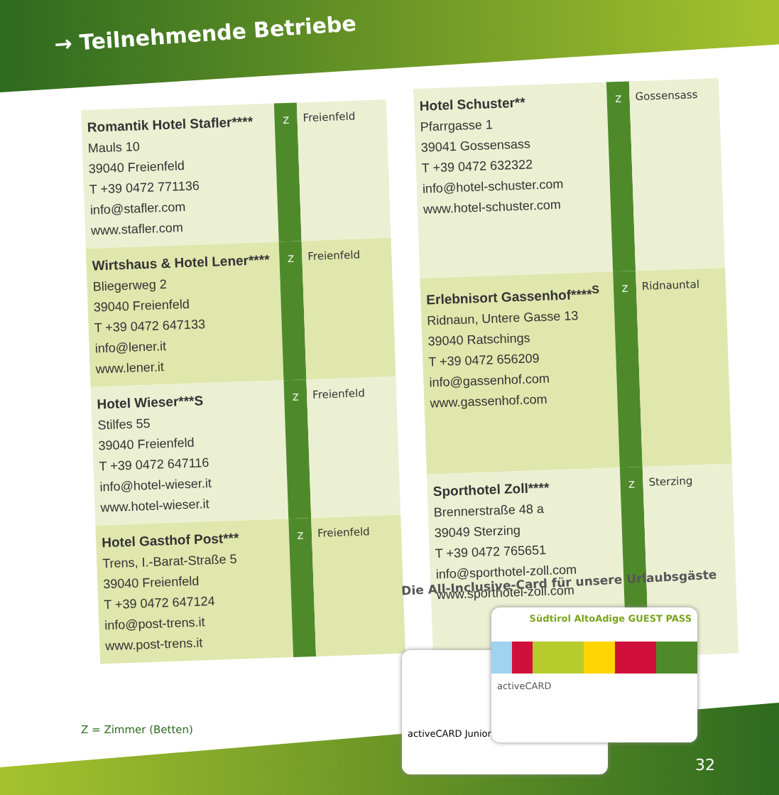→ Teilnehmende Betriebe
| Romantik Hotel Stafler**** Mauls 10 39040 Freienfeld T +39 0472 771136 info@stafler.com www.stafler.com | Z | Freienfeld |
| Wirtshaus & Hotel Lener**** Bliegerweg 2 39040 Freienfeld T +39 0472 647133 info@lener.it www.lener.it | Z | Freienfeld |
| Hotel Wieser***S Stilfes 55 39040 Freienfeld T +39 0472 647116 info@hotel-wieser.it www.hotel-wieser.it | Z | Freienfeld |
| Hotel Gasthof Post*** Trens, I.-Barat-Straße 5 39040 Freienfeld T +39 0472 647124 info@post-trens.it www.post-trens.it | Z | Freienfeld |
| Hotel Schuster** Pfarrgasse 1 39041 Gossensass T +39 0472 632322 info@hotel-schuster.com www.hotel-schuster.com | Z | Gossensass |
| Erlebnisort Gassenhof****<sup>S</sup> Ridnaun, Untere Gasse 13 39040 Ratschings T +39 0472 656209 info@gassenhof.com www.gassenhof.com | Z | Ridnauntal |
| Sporthotel Zoll**** Brennerstraße 48 a 39049 Sterzing T +39 0472 765651 info@sporthotel-zoll.com www.sporthotel-zoll.com | Z | Sterzing |
Die All-Inclusive-Card für unsere Urlaubsgäste
activeCARD Junior
Südtirol AltoAdige GUEST PASS
activeCARD
Z = Zimmer (Betten)
32